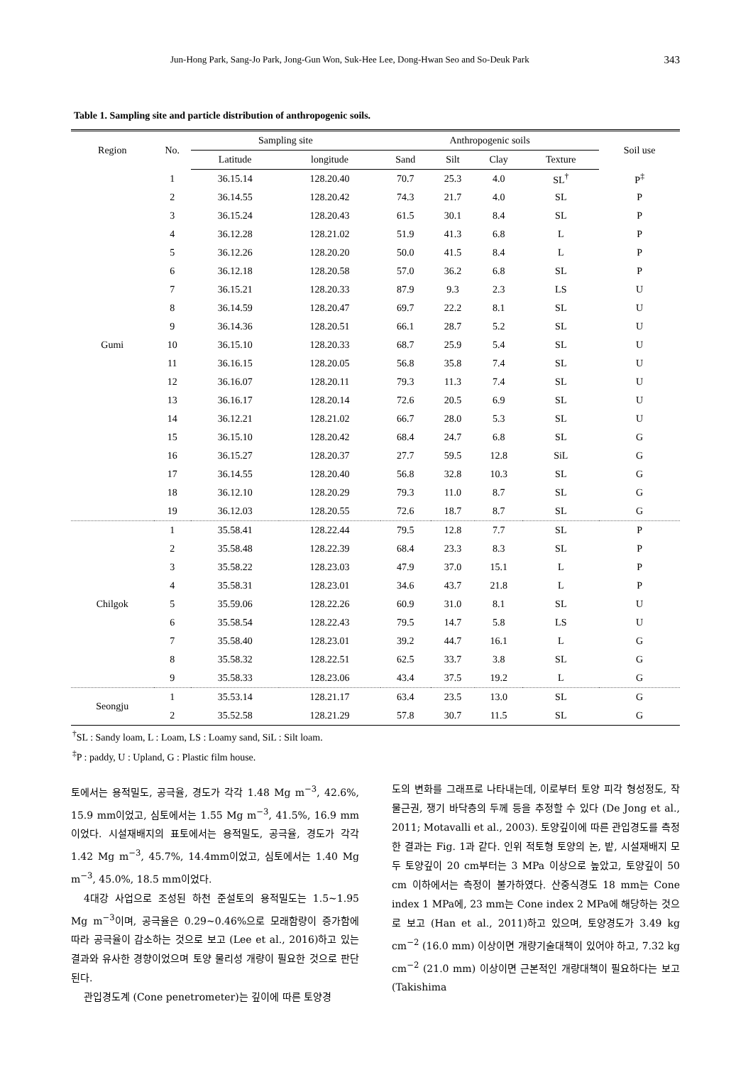Jun-Hong Park, Sang-Jo Park, Jong-Gun Won, Suk-Hee Lee, Dong-Hwan Seo and So-Deuk Park 343
Table 1. Sampling site and particle distribution of anthropogenic soils.
| Region | No. | Sampling site | | Anthropogenic soils | | | | Soil use |
| --- | --- | --- | --- | --- | --- | --- | --- | --- |
| | | Latitude | longitude | Sand | Silt | Clay | Texture | |
| Gumi | 1 | 36.15.14 | 128.20.40 | 70.7 | 25.3 | 4.0 | SL<sup>†</sup> | P<sup>‡</sup> |
| | 2 | 36.14.55 | 128.20.42 | 74.3 | 21.7 | 4.0 | SL | P |
| | 3 | 36.15.24 | 128.20.43 | 61.5 | 30.1 | 8.4 | SL | P |
| | 4 | 36.12.28 | 128.21.02 | 51.9 | 41.3 | 6.8 | L | P |
| | 5 | 36.12.26 | 128.20.20 | 50.0 | 41.5 | 8.4 | L | P |
| | 6 | 36.12.18 | 128.20.58 | 57.0 | 36.2 | 6.8 | SL | P |
| | 7 | 36.15.21 | 128.20.33 | 87.9 | 9.3 | 2.3 | LS | U |
| | 8 | 36.14.59 | 128.20.47 | 69.7 | 22.2 | 8.1 | SL | U |
| | 9 | 36.14.36 | 128.20.51 | 66.1 | 28.7 | 5.2 | SL | U |
| | 10 | 36.15.10 | 128.20.33 | 68.7 | 25.9 | 5.4 | SL | U |
| | 11 | 36.16.15 | 128.20.05 | 56.8 | 35.8 | 7.4 | SL | U |
| | 12 | 36.16.07 | 128.20.11 | 79.3 | 11.3 | 7.4 | SL | U |
| | 13 | 36.16.17 | 128.20.14 | 72.6 | 20.5 | 6.9 | SL | U |
| | 14 | 36.12.21 | 128.21.02 | 66.7 | 28.0 | 5.3 | SL | U |
| | 15 | 36.15.10 | 128.20.42 | 68.4 | 24.7 | 6.8 | SL | G |
| | 16 | 36.15.27 | 128.20.37 | 27.7 | 59.5 | 12.8 | SiL | G |
| | 17 | 36.14.55 | 128.20.40 | 56.8 | 32.8 | 10.3 | SL | G |
| | 18 | 36.12.10 | 128.20.29 | 79.3 | 11.0 | 8.7 | SL | G |
| | 19 | 36.12.03 | 128.20.55 | 72.6 | 18.7 | 8.7 | SL | G |
| Chilgok | 1 | 35.58.41 | 128.22.44 | 79.5 | 12.8 | 7.7 | SL | P |
| | 2 | 35.58.48 | 128.22.39 | 68.4 | 23.3 | 8.3 | SL | P |
| | 3 | 35.58.22 | 128.23.03 | 47.9 | 37.0 | 15.1 | L | P |
| | 4 | 35.58.31 | 128.23.01 | 34.6 | 43.7 | 21.8 | L | P |
| | 5 | 35.59.06 | 128.22.26 | 60.9 | 31.0 | 8.1 | SL | U |
| | 6 | 35.58.54 | 128.22.43 | 79.5 | 14.7 | 5.8 | LS | U |
| | 7 | 35.58.40 | 128.23.01 | 39.2 | 44.7 | 16.1 | L | G |
| | 8 | 35.58.32 | 128.22.51 | 62.5 | 33.7 | 3.8 | SL | G |
| | 9 | 35.58.33 | 128.23.06 | 43.4 | 37.5 | 19.2 | L | G |
| Seongju | 1 | 35.53.14 | 128.21.17 | 63.4 | 23.5 | 13.0 | SL | G |
| | 2 | 35.52.58 | 128.21.29 | 57.8 | 30.7 | 11.5 | SL | G |
<sup>†</sup> SL : Sandy loam, L : Loam, LS : Loamy sand, SiL : Silt loam.
<sup>‡</sup> P : paddy, U : Upland, G : Plastic film house.
토에서는 용적밀도, 공극율, 경도가 각각 1.48 Mg m<sup>−3</sup>, 42.6%, 15.9 mm이었고, 심토에서는 1.55 Mg m<sup>−3</sup>, 41.5%, 16.9 mm이었다. 시설재배지의 표토에서는 용적밀도, 공극율, 경도가 각각 1.42 Mg m<sup>−3</sup>, 45.7%, 14.4mm이었고, 심토에서는 1.40 Mg m<sup>−3</sup>, 45.0%, 18.5 mm이었다.
4대강 사업으로 조성된 하천 준설토의 용적밀도는 1.5~1.95 Mg m<sup>−3</sup>이며, 공극율은 0.29~0.46%으로 모래함량이 증가함에 따라 공극율이 감소하는 것으로 보고 (Lee et al., 2016)하고 있는 결과와 유사한 경향이었으며 토양 물리성 개량이 필요한 것으로 판단된다.
관입경도계 (Cone penetrometer)는 깊이에 따른 토양경
도의 변화를 그래프로 나타내는데, 이로부터 토양 피각 형성정도, 작물근권, 쟁기 바닥층의 두께 등을 추정할 수 있다 (De Jong et al., 2011; Motavalli et al., 2003). 토양깊이에 따른 관입경도를 측정한 결과는 Fig. 1과 같다. 인위 적토형 토양의 논, 밭, 시설재배지 모두 토양깊이 20 cm부터는 3 MPa 이상으로 높았고, 토양깊이 50 cm 이하에서는 측정이 불가하였다. 산중식경도 18 mm는 Cone index 1 MPa에, 23 mm는 Cone index 2 MPa에 해당하는 것으로 보고 (Han et al., 2011)하고 있으며, 토양경도가 3.49 kg cm<sup>−2</sup> (16.0 mm) 이상이면 개량기술대책이 있어야 하고, 7.32 kg cm<sup>−2</sup> (21.0 mm) 이상이면 근본적인 개량대책이 필요하다는 보고 (Takishima